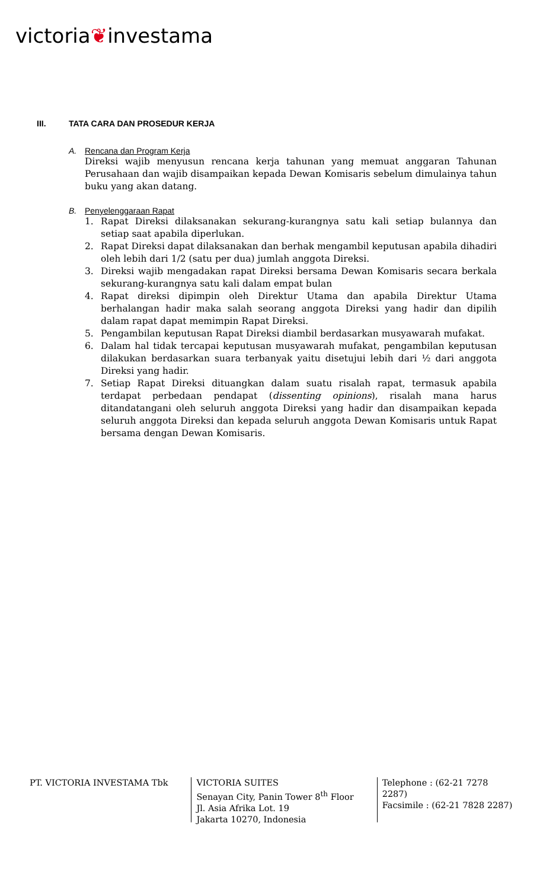victoria❦investama
III. TATA CARA DAN PROSEDUR KERJA
A. Rencana dan Program Kerja
Direksi wajib menyusun rencana kerja tahunan yang memuat anggaran Tahunan Perusahaan dan wajib disampaikan kepada Dewan Komisaris sebelum dimulainya tahun buku yang akan datang.
B. Penyelenggaraan Rapat
1. Rapat Direksi dilaksanakan sekurang-kurangnya satu kali setiap bulannya dan setiap saat apabila diperlukan.
2. Rapat Direksi dapat dilaksanakan dan berhak mengambil keputusan apabila dihadiri oleh lebih dari 1/2 (satu per dua) jumlah anggota Direksi.
3. Direksi wajib mengadakan rapat Direksi bersama Dewan Komisaris secara berkala sekurang-kurangnya satu kali dalam empat bulan
4. Rapat direksi dipimpin oleh Direktur Utama dan apabila Direktur Utama berhalangan hadir maka salah seorang anggota Direksi yang hadir dan dipilih dalam rapat dapat memimpin Rapat Direksi.
5. Pengambilan keputusan Rapat Direksi diambil berdasarkan musyawarah mufakat.
6. Dalam hal tidak tercapai keputusan musyawarah mufakat, pengambilan keputusan dilakukan berdasarkan suara terbanyak yaitu disetujui lebih dari ½ dari anggota Direksi yang hadir.
7. Setiap Rapat Direksi dituangkan dalam suatu risalah rapat, termasuk apabila terdapat perbedaan pendapat (dissenting opinions), risalah mana harus ditandatangani oleh seluruh anggota Direksi yang hadir dan disampaikan kepada seluruh anggota Direksi dan kepada seluruh anggota Dewan Komisaris untuk Rapat bersama dengan Dewan Komisaris.
PT. VICTORIA INVESTAMA Tbk
VICTORIA SUITES
Senayan City, Panin Tower 8<sup>th</sup> Floor
Jl. Asia Afrika Lot. 19
Jakarta 10270, Indonesia
Telephone : (62-21 7278 2287)
Facsimile : (62-21 7828 2287)